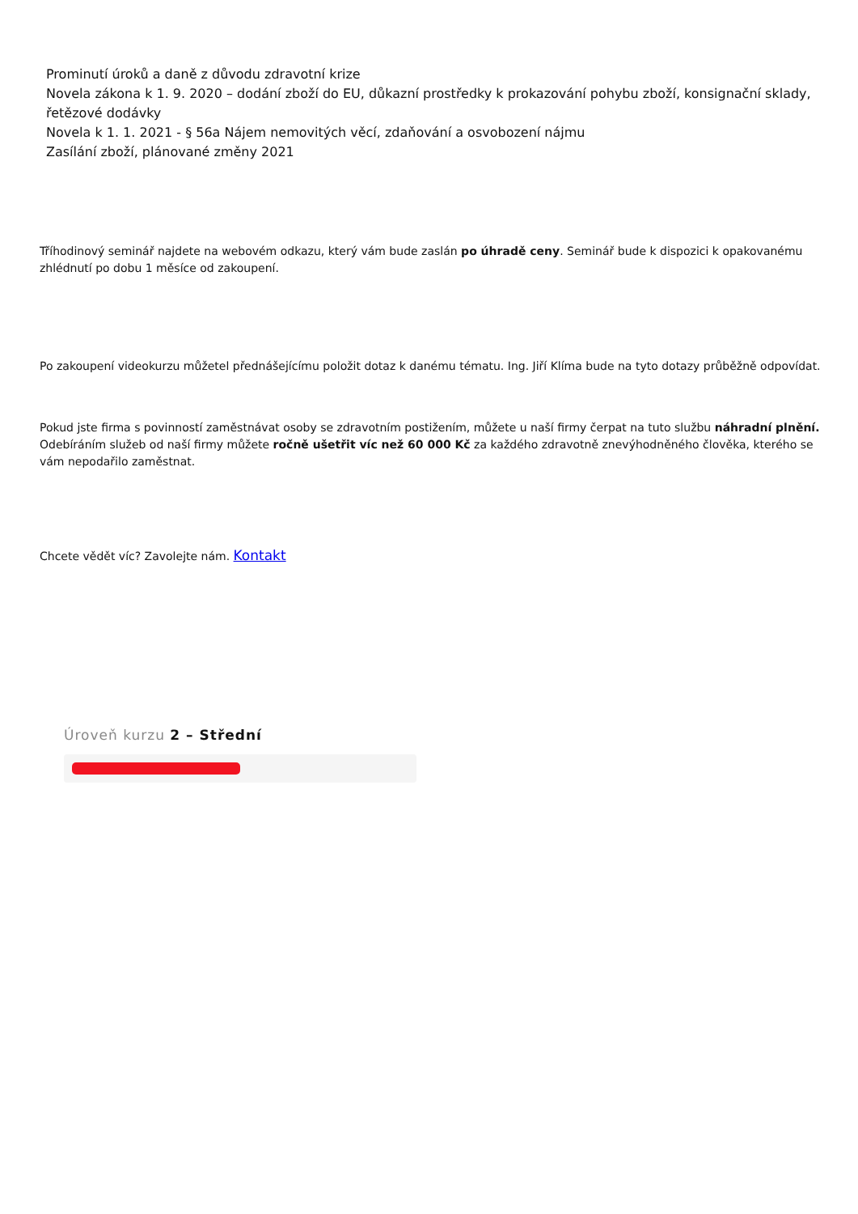Prominutí úroků a daně z důvodu zdravotní krize
Novela zákona k 1. 9. 2020 – dodání zboží do EU, důkazní prostředky k prokazování pohybu zboží, konsignační sklady, řetězové dodávky
Novela k 1. 1. 2021 - § 56a Nájem nemovitých věcí, zdaňování a osvobození nájmu
Zasílání zboží, plánované změny 2021
Tříhodinový seminář najdete na webovém odkazu, který vám bude zaslán po úhradě ceny. Seminář bude k dispozici k opakovanému zhlédnutí po dobu 1 měsíce od zakoupení.
Po zakoupení videokurzu můžetel přednášejícímu položit dotaz k danému tématu. Ing. Jiří Klíma bude na tyto dotazy průběžně odpovídat.
Pokud jste firma s povinností zaměstnávat osoby se zdravotním postižením, můžete u naší firmy čerpat na tuto službu náhradní plnění. Odebíráním služeb od naší firmy můžete ročně ušetřit víc než 60 000 Kč za každého zdravotně znevýhodněného člověka, kterého se vám nepodařilo zaměstnat.
Chcete vědět víc? Zavolejte nám. Kontakt
Úroveň kurzu 2 – Střední